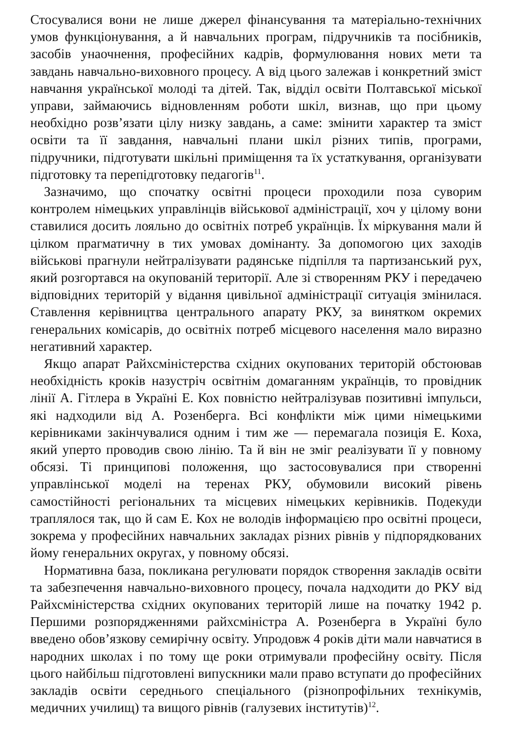Стосувалися вони не лише джерел фінансування та матеріально-технічних умов функціонування, а й навчальних програм, підручників та посібників, засобів унаочнення, професійних кадрів, формулювання нових мети та завдань навчально-виховного процесу. А від цього залежав і конкретний зміст навчання української молоді та дітей. Так, відділ освіти Полтавської міської управи, займаючись відновленням роботи шкіл, визнав, що при цьому необхідно розв’язати цілу низку завдань, а саме: змінити характер та зміст освіти та її завдання, навчальні плани шкіл різних типів, програми, підручники, підготувати шкільні приміщення та їх устаткування, організувати підготовку та перепідготовку педагогів<sup>11</sup>.
Зазначимо, що спочатку освітні процеси проходили поза суворим контролем німецьких управлінців військової адміністрації, хоч у цілому вони ставилися досить лояльно до освітніх потреб українців. Їх міркування мали й цілком прагматичну в тих умовах домінанту. За допомогою цих заходів військові прагнули нейтралізувати радянське підпілля та партизанський рух, який розгортався на окупованій території. Але зі створенням РКУ і передачею відповідних територій у відання цивільної адміністрації ситуація змінилася. Ставлення керівництва центрального апарату РКУ, за винятком окремих генеральних комісарів, до освітніх потреб місцевого населення мало виразно негативний характер.
Якщо апарат Райхсміністерства східних окупованих територій обстоював необхідність кроків назустріч освітнім домаганням українців, то провідник лінії А. Гітлера в Україні Е. Кох повністю нейтралізував позитивні імпульси, які надходили від А. Розенберга. Всі конфлікти між цими німецькими керівниками закінчувалися одним і тим же — перемагала позиція Е. Коха, який уперто проводив свою лінію. Та й він не зміг реалізувати її у повному обсязі. Ті принципові положення, що застосовувалися при створенні управлінської моделі на теренах РКУ, обумовили високий рівень самостійності регіональних та місцевих німецьких керівників. Подекуди траплялося так, що й сам Е. Кох не володів інформацією про освітні процеси, зокрема у професійних навчальних закладах різних рівнів у підпорядкованих йому генеральних округах, у повному обсязі.
Нормативна база, покликана регулювати порядок створення закладів освіти та забезпечення навчально-виховного процесу, почала надходити до РКУ від Райхсміністерства східних окупованих територій лише на початку 1942 р. Першими розпорядженнями райхсміністра А. Розенберга в Україні було введено обов’язкову семирічну освіту. Упродовж 4 років діти мали навчатися в народних школах і по тому ще роки отримували професійну освіту. Після цього найбільш підготовлені випускники мали право вступати до професійних закладів освіти середнього спеціального (різнопрофільних технікумів, медичних училищ) та вищого рівнів (галузевих інститутів)<sup>12</sup>.